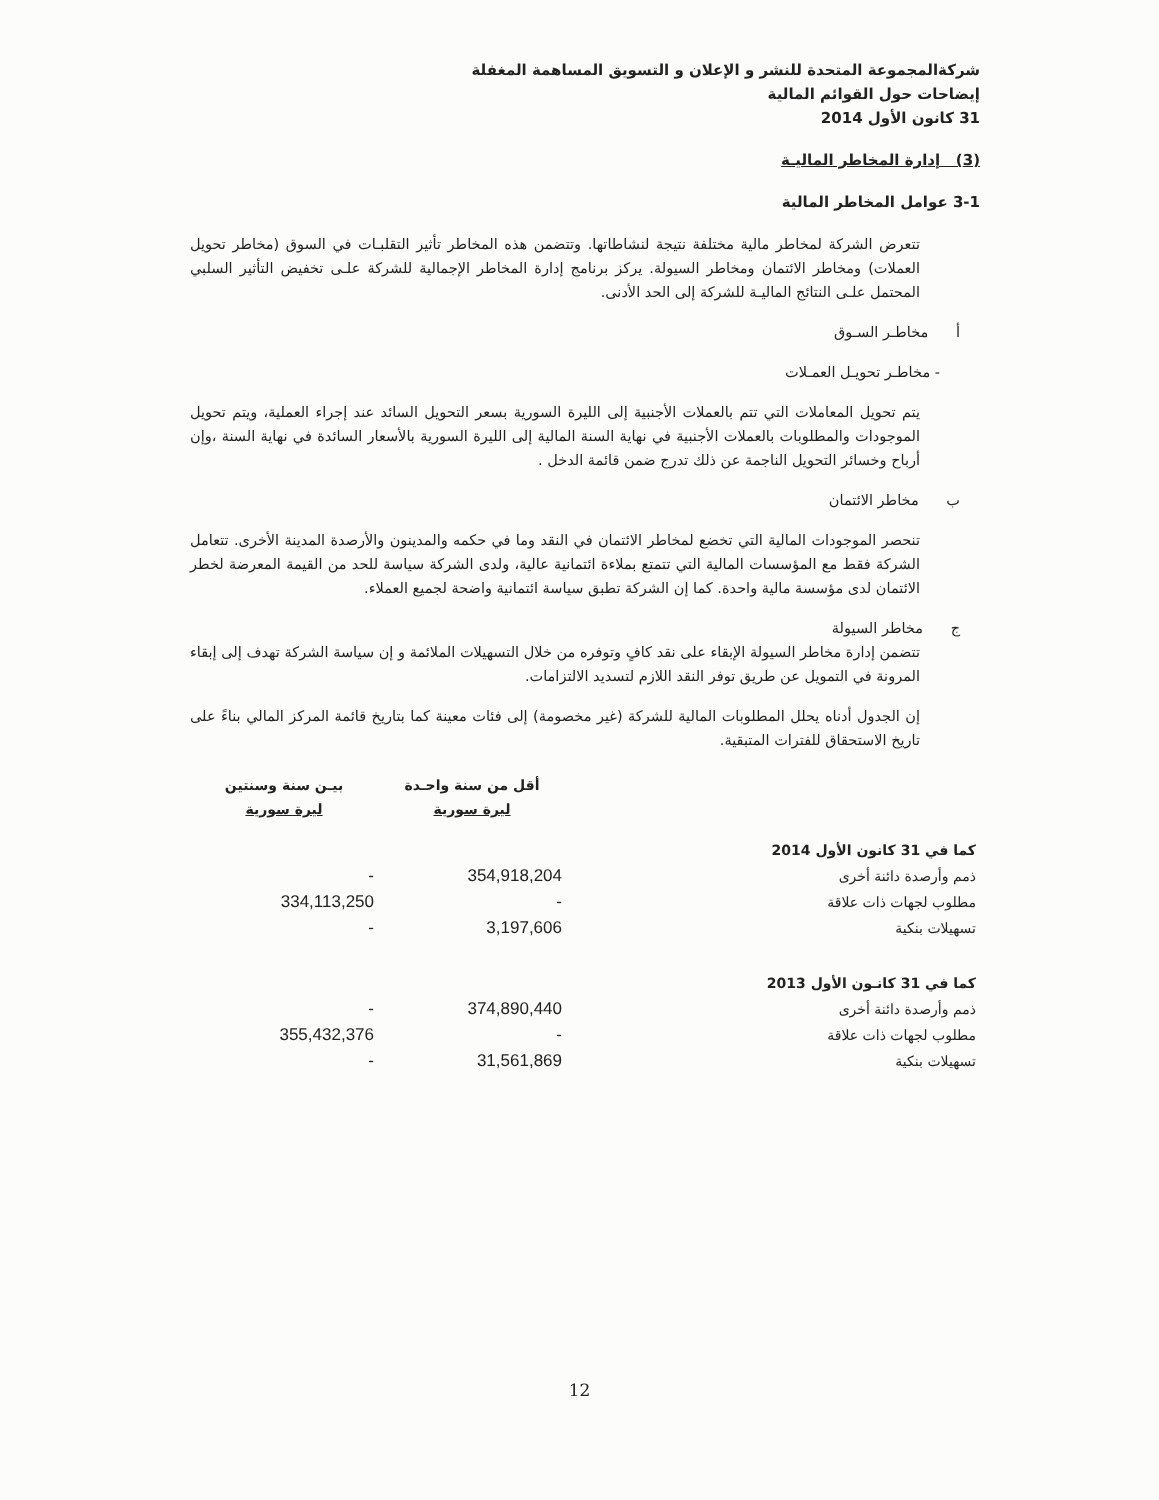شركةالمجموعة المتحدة للنشر و الإعلان و التسويق المساهمة المغفلة
إيضاحات حول القوائم المالية
31 كانون الأول 2014
(3) إدارة المخاطر الماليـة
3-1 عوامل المخاطر المالية
تتعرض الشركة لمخاطر مالية مختلفة نتيجة لنشاطاتها. وتتضمن هذه المخاطر تأثير التقلبـات في السوق (مخاطر تحويل العملات) ومخاطر الائتمان ومخاطر السيولة. يركز برنامج إدارة المخاطر الإجمالية للشركة علـى تخفيض التأثير السلبي المحتمل علـى النتائج الماليـة للشركة إلى الحد الأدنى.
أ مخاطـر السـوق
- مخاطـر تحويـل العمـلات
يتم تحويل المعاملات التي تتم بالعملات الأجنبية إلى الليرة السورية بسعر التحويل السائد عند إجراء العملية، ويتم تحويل الموجودات والمطلوبات بالعملات الأجنبية في نهاية السنة المالية إلى الليرة السورية بالأسعار السائدة في نهاية السنة ،وإن أرباح وخسائر التحويل الناجمة عن ذلك تدرج ضمن قائمة الدخل .
ب مخاطر الائتمان
تنحصر الموجودات المالية التي تخضع لمخاطر الائتمان في النقد وما في حكمه والمدينون والأرصدة المدينة الأخرى. تتعامل الشركة فقط مع المؤسسات المالية التي تتمتع بملاءة ائتمانية عالية، ولدى الشركة سياسة للحد من القيمة المعرضة لخطر الائتمان لدى مؤسسة مالية واحدة. كما إن الشركة تطبق سياسة ائتمانية واضحة لجميع العملاء.
ج مخاطر السيولة
تتضمن إدارة مخاطر السيولة الإبقاء على نقد كافٍ وتوفره من خلال التسهيلات الملائمة و إن سياسة الشركة تهدف إلى إبقاء المرونة في التمويل عن طريق توفر النقد اللازم لتسديد الالتزامات.
إن الجدول أدناه يحلل المطلوبات المالية للشركة (غير مخصومة) إلى فئات معينة كما بتاريخ قائمة المركز المالي بناءً على تاريخ الاستحقاق للفترات المتبقية.
| بيـن سنة وسنتين ليرة سورية | أقل من سنة واحـدة ليرة سورية | |
| --- | --- | --- |
| | | كما في 31 كانون الأول 2014 |
| - | 354,918,204 | ذمم وأرصدة دائنة أخرى |
| 334,113,250 | - | مطلوب لجهات ذات علاقة |
| - | 3,197,606 | تسهيلات بنكية |
| | | كما في 31 كانـون الأول 2013 |
| - | 374,890,440 | ذمم وأرصدة دائنة أخرى |
| 355,432,376 | - | مطلوب لجهات ذات علاقة |
| - | 31,561,869 | تسهيلات بنكية |
12